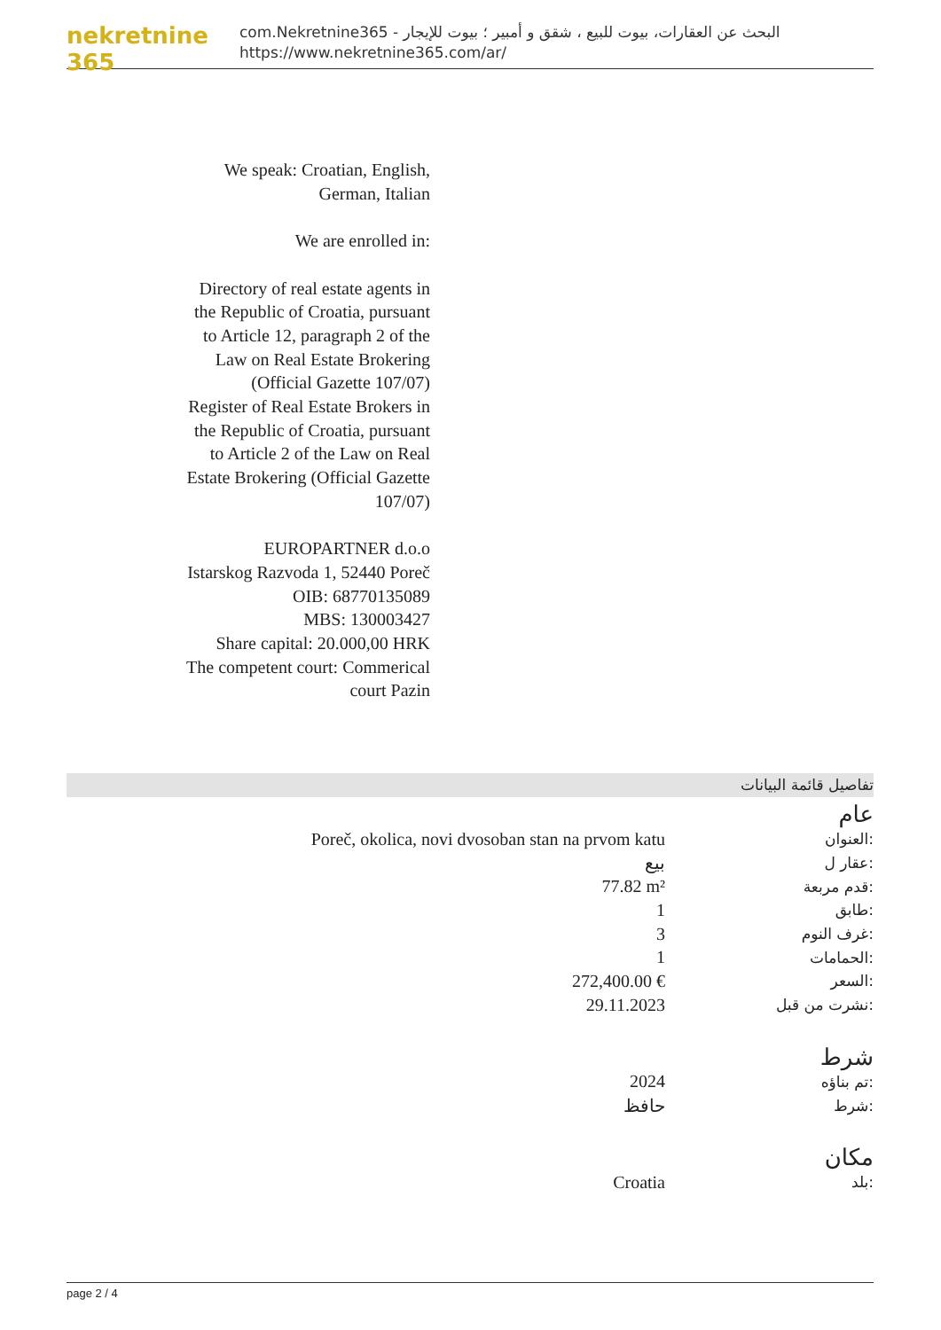nekretnine 365
com.Nekretnine365 - البحث عن العقارات، بيوت للبيع ، شقق و أمبير ؛ بيوت للإيجار
https://www.nekretnine365.com/ar/
We speak: Croatian, English, German, Italian
We are enrolled in:
Directory of real estate agents in the Republic of Croatia, pursuant to Article 12, paragraph 2 of the Law on Real Estate Brokering (Official Gazette 107/07)
Register of Real Estate Brokers in the Republic of Croatia, pursuant to Article 2 of the Law on Real Estate Brokering (Official Gazette 107/07)
EUROPARTNER d.o.o
Istarskog Razvoda 1, 52440 Poreč
OIB: 68770135089
MBS: 130003427
Share capital: 20.000,00 HRK
The competent court: Commerical court Pazin
تفاصيل قائمة البيانات
عام
| Poreč, okolica, novi dvosoban stan na prvom katu | العنوان: |
| بيع | عقار ل: |
| 77.82 m² | قدم مربعة: |
| 1 | طابق: |
| 3 | غرف النوم: |
| 1 | الحمامات: |
| 272,400.00 € | السعر: |
| 29.11.2023 | نشرت من قبل: |
شرط
| 2024 | تم بناؤه: |
| حافظ | شرط: |
مكان
| Croatia | بلد: |
page 2 / 4